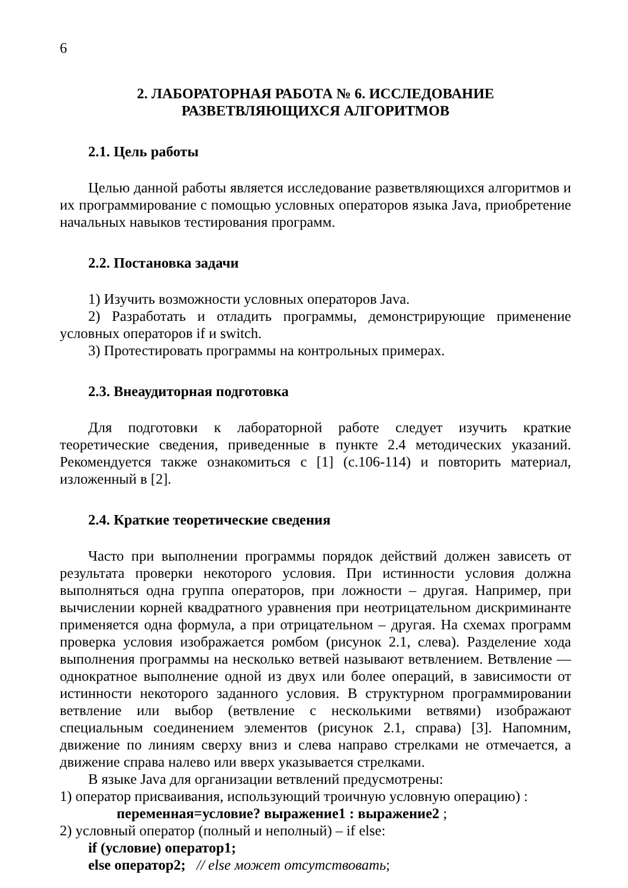6
2. ЛАБОРАТОРНАЯ РАБОТА № 6. ИССЛЕДОВАНИЕ
РАЗВЕТВЛЯЮЩИХСЯ АЛГОРИТМОВ
2.1. Цель работы
Целью данной работы является исследование разветвляющихся алгоритмов и их программирование с помощью условных операторов языка Java, приобретение начальных навыков тестирования программ.
2.2. Постановка задачи
1) Изучить возможности условных операторов Java.
2) Разработать и отладить программы, демонстрирующие применение условных операторов if и switch.
3) Протестировать программы на контрольных примерах.
2.3. Внеаудиторная подготовка
Для подготовки к лабораторной работе следует изучить краткие теоретические сведения, приведенные в пункте 2.4 методических указаний. Рекомендуется также ознакомиться с [1] (с.106-114) и повторить материал, изложенный в [2].
2.4. Краткие теоретические сведения
Часто при выполнении программы порядок действий должен зависеть от результата проверки некоторого условия. При истинности условия должна выполняться одна группа операторов, при ложности – другая. Например, при вычислении корней квадратного уравнения при неотрицательном дискриминанте применяется одна формула, а при отрицательном – другая. На схемах программ проверка условия изображается ромбом (рисунок 2.1, слева). Разделение хода выполнения программы на несколько ветвей называют ветвлением. Ветвление — однократное выполнение одной из двух или более операций, в зависимости от истинности некоторого заданного условия. В структурном программировании ветвление или выбор (ветвление с несколькими ветвями) изображают специальным соединением элементов (рисунок 2.1, справа) [3]. Напомним, движение по линиям сверху вниз и слева направо стрелками не отмечается, а движение справа налево или вверх указывается стрелками.
В языке Java для организации ветвлений предусмотрены:
1) оператор присваивания, использующий троичную условную операцию) :
переменная=условие? выражение1 : выражение2 ;
2) условный оператор (полный и неполный) – if else:
if (условие) оператор1;
else оператор2; // else может отсутствовать;